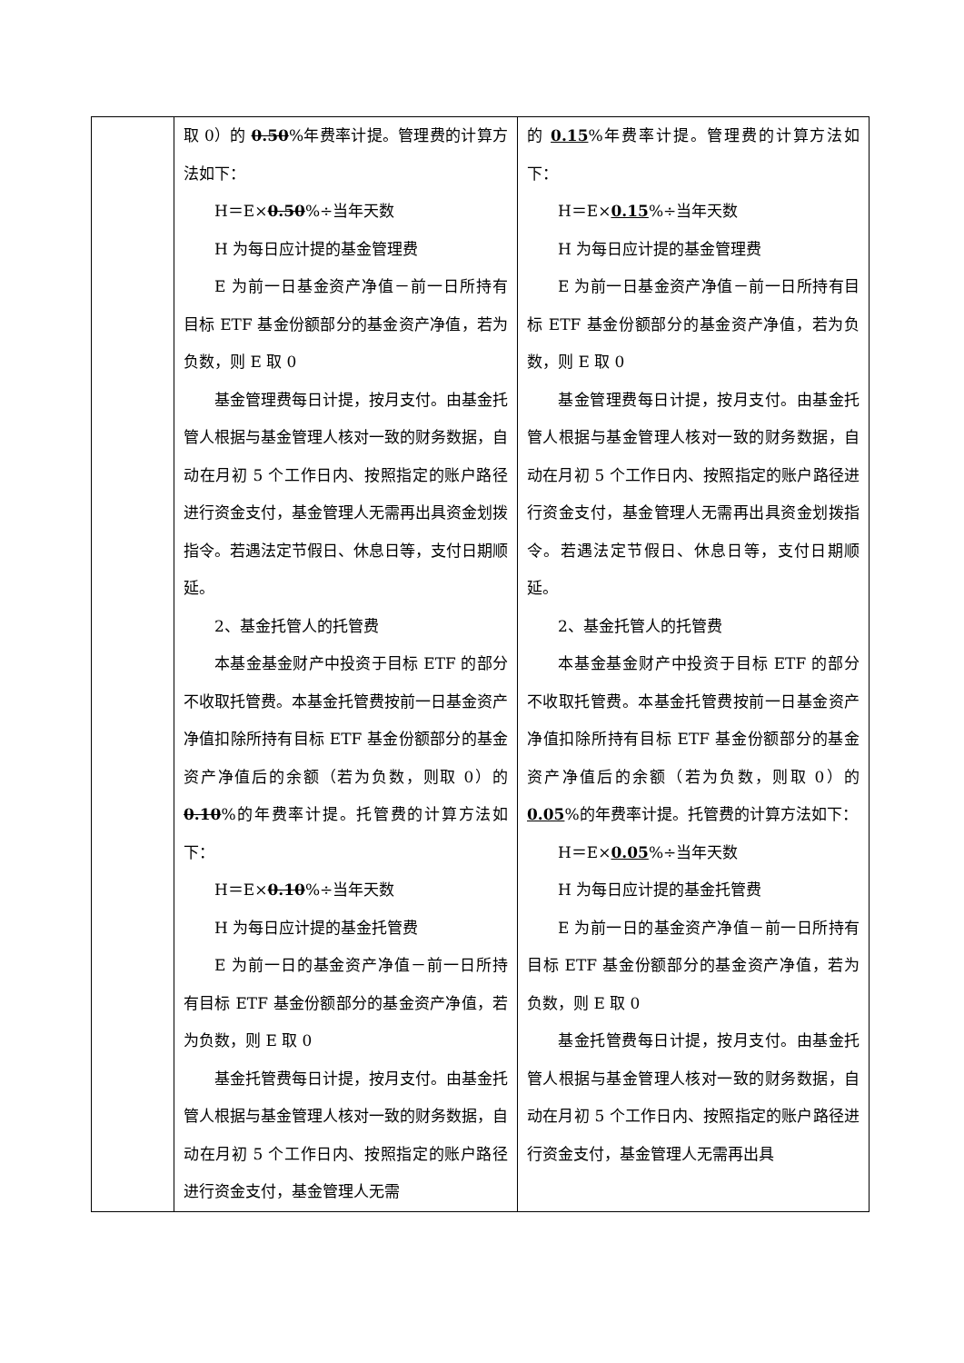| | 取 0）的 0.50 %年费率计提。管理费的计算方法如下： H＝E× 0.50 %÷当年天数 H 为每日应计提的基金管理费 E 为前一日基金资产净值－前一日所持有目标 ETF 基金份额部分的基金资产净值，若为负数，则 E 取 0 基金管理费每日计提，按月支付。由基金托管人根据与基金管理人核对一致的财务数据，自动在月初 5 个工作日内、按照指定的账户路径进行资金支付，基金管理人无需再出具资金划拨指令。若遇法定节假日、休息日等，支付日期顺延。 2、基金托管人的托管费 本基金基金财产中投资于目标 ETF 的部分不收取托管费。本基金托管费按前一日基金资产净值扣除所持有目标 ETF 基金份额部分的基金资产净值后的余额（若为负数，则取 0）的 0.10 %的年费率计提。托管费的计算方法如下： H＝E× 0.10 %÷当年天数 H 为每日应计提的基金托管费 E 为前一日的基金资产净值－前一日所持有目标 ETF 基金份额部分的基金资产净值，若为负数，则 E 取 0 基金托管费每日计提，按月支付。由基金托管人根据与基金管理人核对一致的财务数据，自动在月初 5 个工作日内、按照指定的账户路径进行资金支付，基金管理人无需 | 的 0.15 %年费率计提。管理费的计算方法如下： H＝E× 0.15 %÷当年天数 H 为每日应计提的基金管理费 E 为前一日基金资产净值－前一日所持有目标 ETF 基金份额部分的基金资产净值，若为负数，则 E 取 0 基金管理费每日计提，按月支付。由基金托管人根据与基金管理人核对一致的财务数据，自动在月初 5 个工作日内、按照指定的账户路径进行资金支付，基金管理人无需再出具资金划拨指令。若遇法定节假日、休息日等，支付日期顺延。 2、基金托管人的托管费 本基金基金财产中投资于目标 ETF 的部分不收取托管费。本基金托管费按前一日基金资产净值扣除所持有目标 ETF 基金份额部分的基金资产净值后的余额（若为负数，则取 0）的 0.05 %的年费率计提。托管费的计算方法如下： H＝E× 0.05 %÷当年天数 H 为每日应计提的基金托管费 E 为前一日的基金资产净值－前一日所持有目标 ETF 基金份额部分的基金资产净值，若为负数，则 E 取 0 基金托管费每日计提，按月支付。由基金托管人根据与基金管理人核对一致的财务数据，自动在月初 5 个工作日内、按照指定的账户路径进行资金支付，基金管理人无需再出具 |